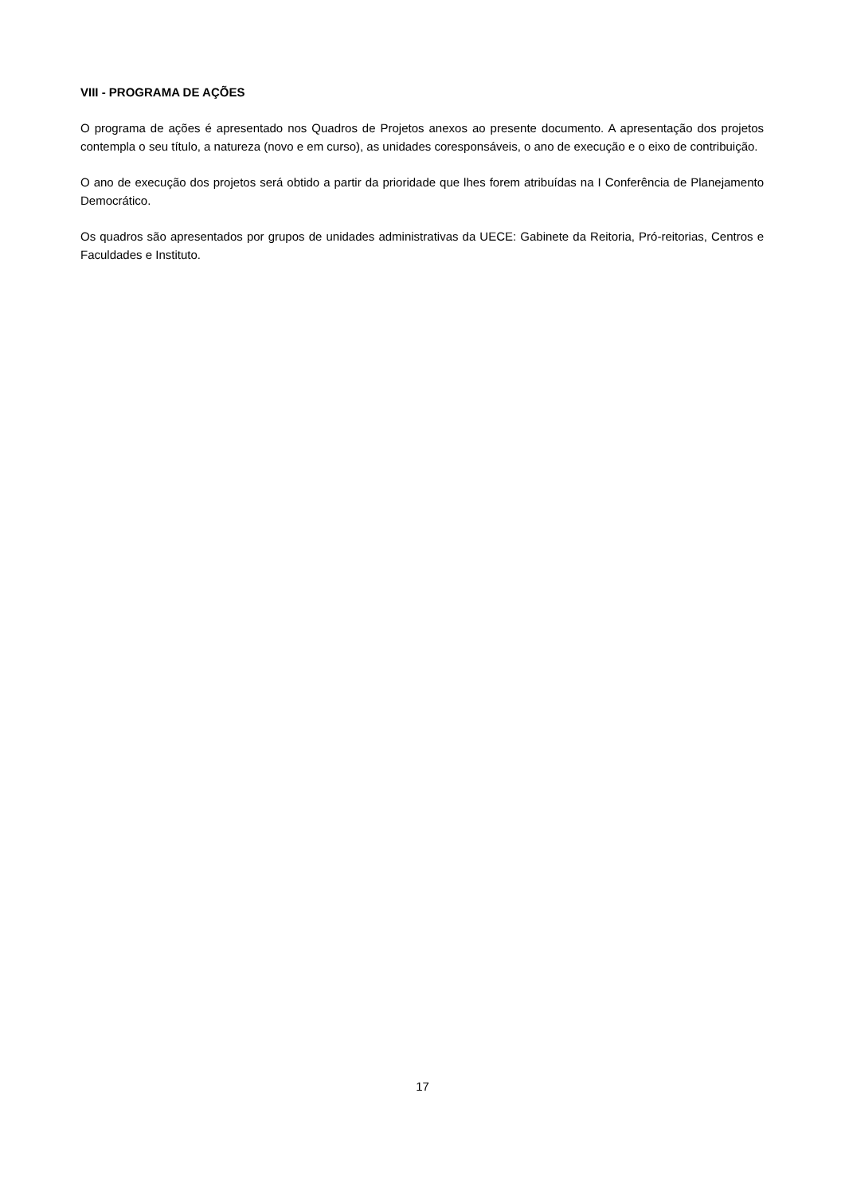VIII - PROGRAMA DE AÇÕES
O programa de ações é apresentado nos Quadros de Projetos anexos ao presente documento. A apresentação dos projetos contempla o seu título, a natureza (novo e em curso), as unidades coresponsáveis, o ano de execução e o eixo de contribuição.
O ano de execução dos projetos será obtido a partir da prioridade que lhes forem atribuídas na I Conferência de Planejamento Democrático.
Os quadros são apresentados por grupos de unidades administrativas da UECE: Gabinete da Reitoria, Pró-reitorias, Centros e Faculdades e Instituto.
17